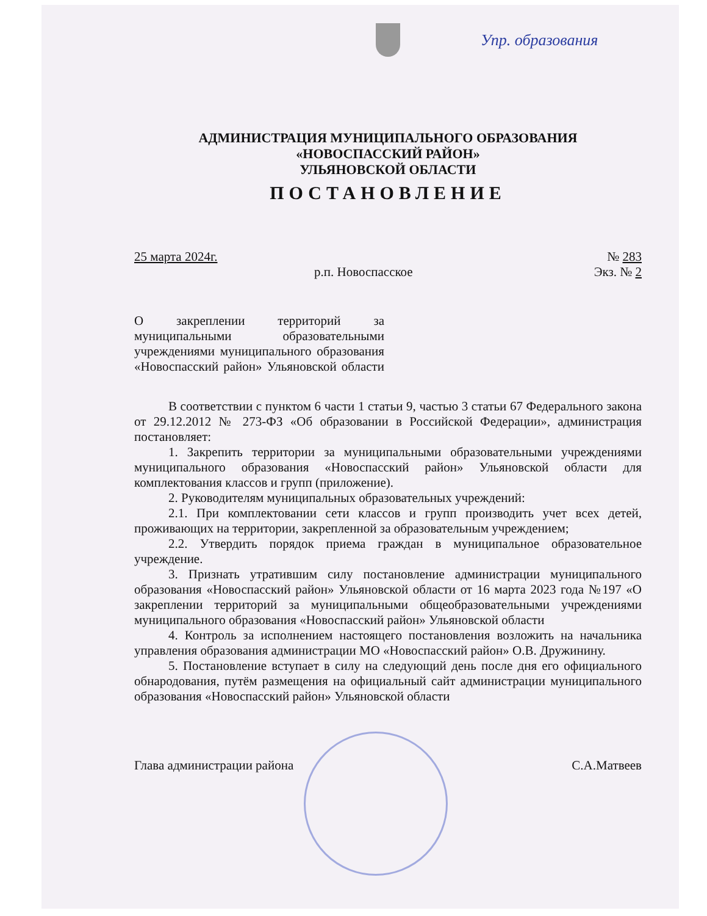Упр. образования
АДМИНИСТРАЦИЯ МУНИЦИПАЛЬНОГО ОБРАЗОВАНИЯ
«НОВОСПАССКИЙ РАЙОН»
УЛЬЯНОВСКОЙ ОБЛАСТИ
ПОСТАНОВЛЕНИЕ
25 марта 2024г. № 283
р.п. Новоспасское Экз. № 2
О закреплении территорий за муниципальными образовательными учреждениями муниципального образования «Новоспасский район» Ульяновской области
В соответствии с пунктом 6 части 1 статьи 9, частью 3 статьи 67 Федерального закона от 29.12.2012 № 273-ФЗ «Об образовании в Российской Федерации», администрация постановляет:
1. Закрепить территории за муниципальными образовательными учреждениями муниципального образования «Новоспасский район» Ульяновской области для комплектования классов и групп (приложение).
2. Руководителям муниципальных образовательных учреждений:
2.1. При комплектовании сети классов и групп производить учет всех детей, проживающих на территории, закрепленной за образовательным учреждением;
2.2. Утвердить порядок приема граждан в муниципальное образовательное учреждение.
3. Признать утратившим силу постановление администрации муниципального образования «Новоспасский район» Ульяновской области от 16 марта 2023 года №197 «О закреплении территорий за муниципальными общеобразовательными учреждениями муниципального образования «Новоспасский район» Ульяновской области
4. Контроль за исполнением настоящего постановления возложить на начальника управления образования администрации МО «Новоспасский район» О.В. Дружинину.
5. Постановление вступает в силу на следующий день после дня его официального обнародования, путём размещения на официальный сайт администрации муниципального образования «Новоспасский район» Ульяновской области
Глава администрации района С.А.Матвеев